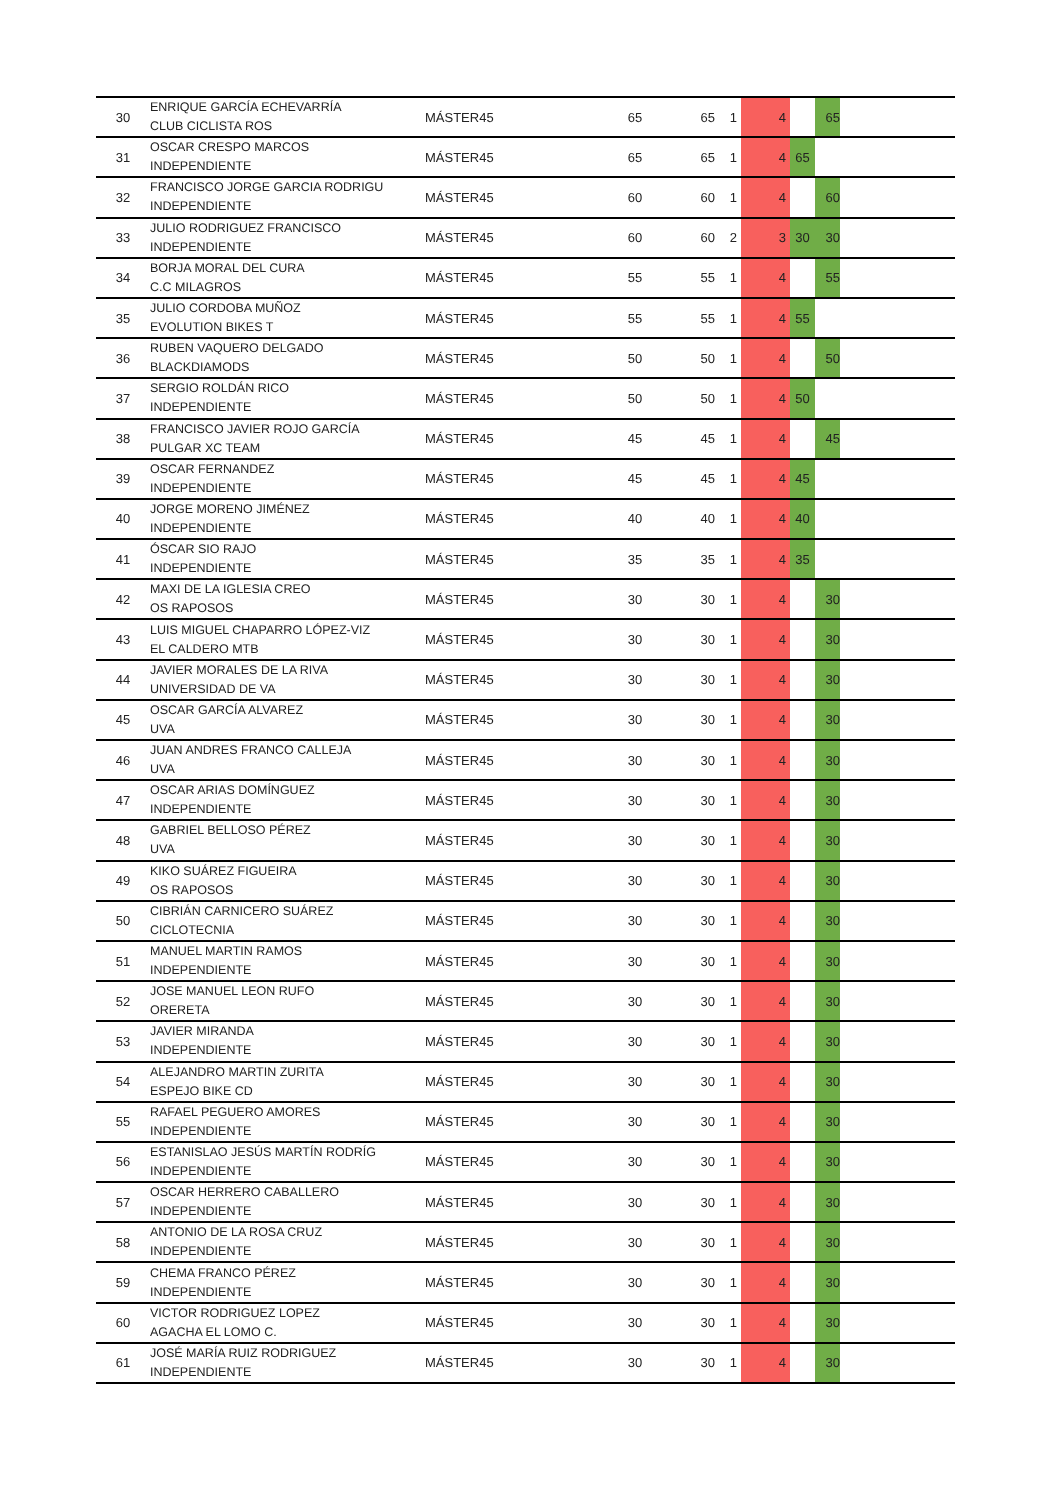| 30 | ENRIQUE GARCÍA ECHEVARRÍA CLUB CICLISTA ROS | MÁSTER45 | 65 | 65 | 1 | 4 | | 65 | |
| 31 | OSCAR CRESPO MARCOS INDEPENDIENTE | MÁSTER45 | 65 | 65 | 1 | 4 | 65 | | |
| 32 | FRANCISCO JORGE GARCIA RODRIGU INDEPENDIENTE | MÁSTER45 | 60 | 60 | 1 | 4 | | 60 | |
| 33 | JULIO RODRIGUEZ FRANCISCO INDEPENDIENTE | MÁSTER45 | 60 | 60 | 2 | 3 | 30 | 30 | |
| 34 | BORJA MORAL DEL CURA C.C MILAGROS | MÁSTER45 | 55 | 55 | 1 | 4 | | 55 | |
| 35 | JULIO CORDOBA MUÑOZ EVOLUTION BIKES T | MÁSTER45 | 55 | 55 | 1 | 4 | 55 | | |
| 36 | RUBEN VAQUERO DELGADO BLACKDIAMODS | MÁSTER45 | 50 | 50 | 1 | 4 | | 50 | |
| 37 | SERGIO ROLDÁN RICO INDEPENDIENTE | MÁSTER45 | 50 | 50 | 1 | 4 | 50 | | |
| 38 | FRANCISCO JAVIER ROJO GARCÍA PULGAR XC TEAM | MÁSTER45 | 45 | 45 | 1 | 4 | | 45 | |
| 39 | OSCAR FERNANDEZ INDEPENDIENTE | MÁSTER45 | 45 | 45 | 1 | 4 | 45 | | |
| 40 | JORGE MORENO JIMÉNEZ INDEPENDIENTE | MÁSTER45 | 40 | 40 | 1 | 4 | 40 | | |
| 41 | ÓSCAR SIO RAJO INDEPENDIENTE | MÁSTER45 | 35 | 35 | 1 | 4 | 35 | | |
| 42 | MAXI DE LA IGLESIA CREO OS RAPOSOS | MÁSTER45 | 30 | 30 | 1 | 4 | | 30 | |
| 43 | LUIS MIGUEL CHAPARRO LÓPEZ-VIZ EL CALDERO MTB | MÁSTER45 | 30 | 30 | 1 | 4 | | 30 | |
| 44 | JAVIER MORALES DE LA RIVA UNIVERSIDAD DE VA | MÁSTER45 | 30 | 30 | 1 | 4 | | 30 | |
| 45 | OSCAR GARCÍA ALVAREZ UVA | MÁSTER45 | 30 | 30 | 1 | 4 | | 30 | |
| 46 | JUAN ANDRES FRANCO CALLEJA UVA | MÁSTER45 | 30 | 30 | 1 | 4 | | 30 | |
| 47 | OSCAR ARIAS DOMÍNGUEZ INDEPENDIENTE | MÁSTER45 | 30 | 30 | 1 | 4 | | 30 | |
| 48 | GABRIEL BELLOSO PÉREZ UVA | MÁSTER45 | 30 | 30 | 1 | 4 | | 30 | |
| 49 | KIKO SUÁREZ FIGUEIRA OS RAPOSOS | MÁSTER45 | 30 | 30 | 1 | 4 | | 30 | |
| 50 | CIBRIÁN CARNICERO SUÁREZ CICLOTECNIA | MÁSTER45 | 30 | 30 | 1 | 4 | | 30 | |
| 51 | MANUEL MARTIN RAMOS INDEPENDIENTE | MÁSTER45 | 30 | 30 | 1 | 4 | | 30 | |
| 52 | JOSE MANUEL LEON RUFO ORERETA | MÁSTER45 | 30 | 30 | 1 | 4 | | 30 | |
| 53 | JAVIER MIRANDA INDEPENDIENTE | MÁSTER45 | 30 | 30 | 1 | 4 | | 30 | |
| 54 | ALEJANDRO MARTIN ZURITA ESPEJO BIKE CD | MÁSTER45 | 30 | 30 | 1 | 4 | | 30 | |
| 55 | RAFAEL PEGUERO AMORES INDEPENDIENTE | MÁSTER45 | 30 | 30 | 1 | 4 | | 30 | |
| 56 | ESTANISLAO JESÚS MARTÍN RODRÍG INDEPENDIENTE | MÁSTER45 | 30 | 30 | 1 | 4 | | 30 | |
| 57 | OSCAR HERRERO CABALLERO INDEPENDIENTE | MÁSTER45 | 30 | 30 | 1 | 4 | | 30 | |
| 58 | ANTONIO DE LA ROSA CRUZ INDEPENDIENTE | MÁSTER45 | 30 | 30 | 1 | 4 | | 30 | |
| 59 | CHEMA FRANCO PÉREZ INDEPENDIENTE | MÁSTER45 | 30 | 30 | 1 | 4 | | 30 | |
| 60 | VICTOR RODRIGUEZ LOPEZ AGACHA EL LOMO C. | MÁSTER45 | 30 | 30 | 1 | 4 | | 30 | |
| 61 | JOSÉ MARÍA RUIZ RODRIGUEZ INDEPENDIENTE | MÁSTER45 | 30 | 30 | 1 | 4 | | 30 | |